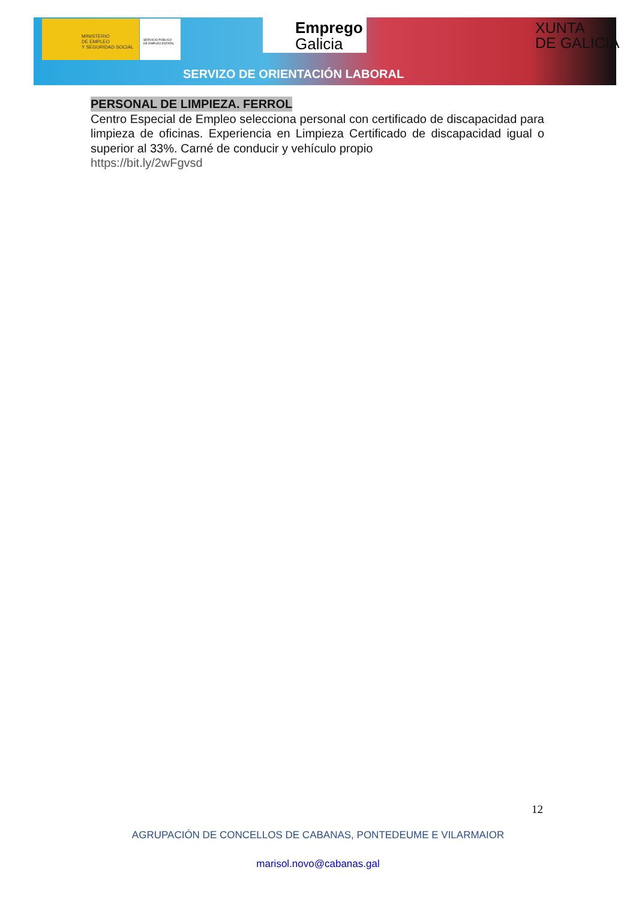MINISTERIO
DE EMPLEO
Y SEGURIDAD SOCIAL
SERVICIO PÚBLICO
DE EMPLEO ESTATAL
Emprego
Galicia
XUNTA
DE GALICIA
SERVIZO DE ORIENTACIÓN LABORAL
PERSONAL DE LIMPIEZA. FERROL
Centro Especial de Empleo selecciona personal con certificado de discapacidad para limpieza de oficinas. Experiencia en Limpieza Certificado de discapacidad igual o superior al 33%. Carné de conducir y vehículo propio
https://bit.ly/2wFgvsd
12
AGRUPACIÓN DE CONCELLOS DE CABANAS, PONTEDEUME E VILARMAIOR
marisol.novo@cabanas.gal